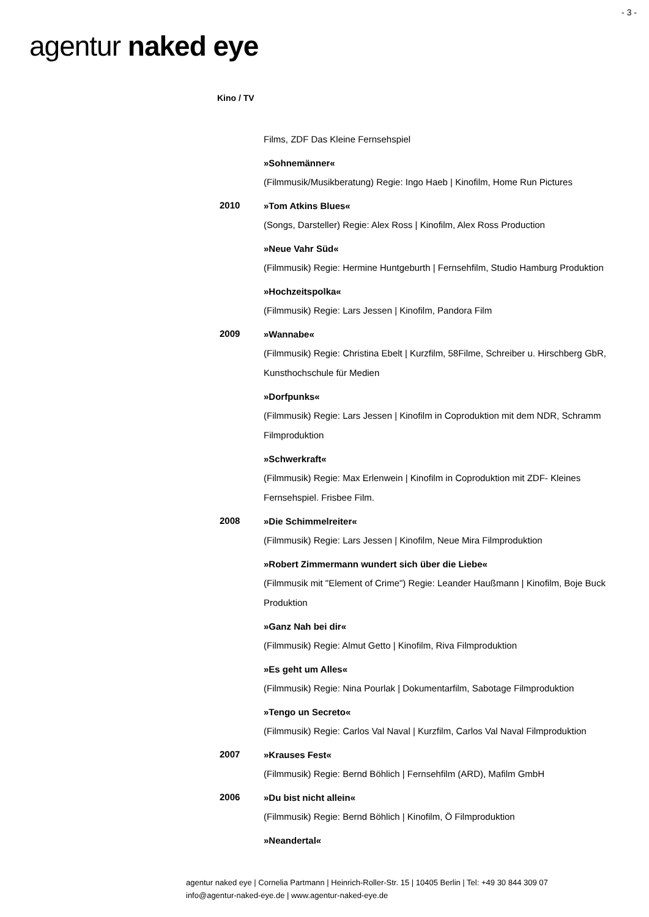- 3 -
agentur naked eye
Kino / TV
Films, ZDF Das Kleine Fernsehspiel
»Sohnemänner«
(Filmmusik/Musikberatung) Regie: Ingo Haeb | Kinofilm, Home Run Pictures
2010
»Tom Atkins Blues«
(Songs, Darsteller) Regie: Alex Ross | Kinofilm, Alex Ross Production
»Neue Vahr Süd«
(Filmmusik) Regie: Hermine Huntgeburth | Fernsehfilm, Studio Hamburg Produktion
»Hochzeitspolka«
(Filmmusik) Regie: Lars Jessen | Kinofilm, Pandora Film
2009
»Wannabe«
(Filmmusik) Regie: Christina Ebelt | Kurzfilm, 58Filme, Schreiber u. Hirschberg GbR, Kunsthochschule für Medien
»Dorfpunks«
(Filmmusik) Regie: Lars Jessen | Kinofilm in Coproduktion mit dem NDR, Schramm Filmproduktion
»Schwerkraft«
(Filmmusik) Regie: Max Erlenwein | Kinofilm in Coproduktion mit ZDF- Kleines Fernsehspiel. Frisbee Film.
2008
»Die Schimmelreiter«
(Filmmusik) Regie: Lars Jessen | Kinofilm, Neue Mira Filmproduktion
»Robert Zimmermann wundert sich über die Liebe«
(Filmmusik mit "Element of Crime") Regie: Leander Haußmann | Kinofilm, Boje Buck Produktion
»Ganz Nah bei dir«
(Filmmusik) Regie: Almut Getto | Kinofilm, Riva Filmproduktion
»Es geht um Alles«
(Filmmusik) Regie: Nina Pourlak | Dokumentarfilm, Sabotage Filmproduktion
»Tengo un Secreto«
(Filmmusik) Regie: Carlos Val Naval | Kurzfilm, Carlos Val Naval Filmproduktion
2007
»Krauses Fest«
(Filmmusik) Regie: Bernd Böhlich | Fernsehfilm (ARD), Mafilm GmbH
2006
»Du bist nicht allein«
(Filmmusik) Regie: Bernd Böhlich | Kinofilm, Ö Filmproduktion
»Neandertal«
agentur naked eye | Cornelia Partmann | Heinrich-Roller-Str. 15 | 10405 Berlin | Tel: +49 30 844 309 07
info@agentur-naked-eye.de | www.agentur-naked-eye.de